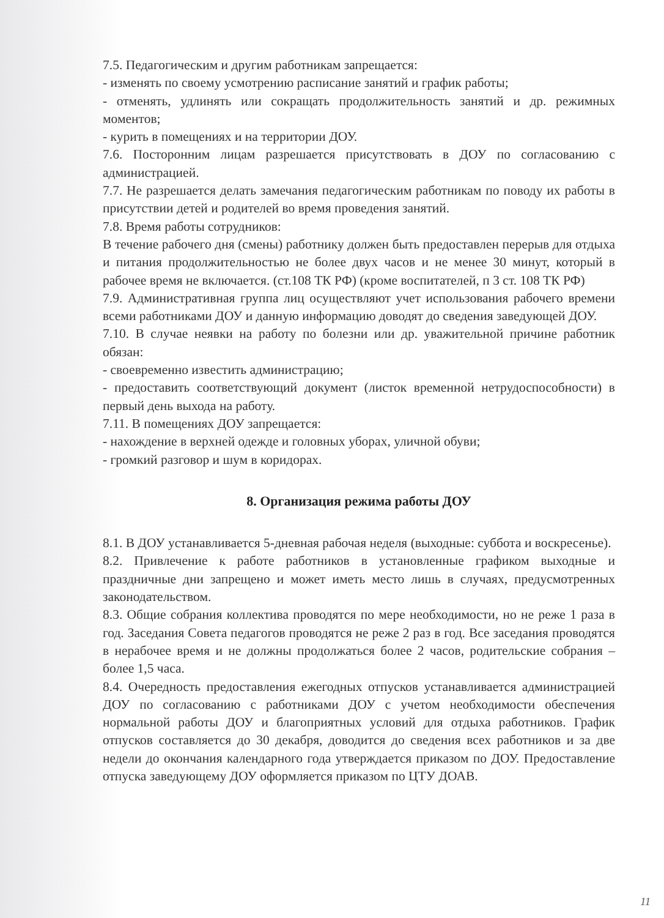7.5. Педагогическим и другим работникам запрещается:
- изменять по своему усмотрению расписание занятий и график работы;
- отменять, удлинять или сокращать продолжительность занятий и др. режимных моментов;
- курить в помещениях и на территории ДОУ.
7.6. Посторонним лицам разрешается присутствовать в ДОУ по согласованию с администрацией.
7.7. Не разрешается делать замечания педагогическим работникам по поводу их работы в присутствии детей и родителей во время проведения занятий.
7.8. Время работы сотрудников:
В течение рабочего дня (смены) работнику должен быть предоставлен перерыв для отдыха и питания продолжительностью не более двух часов и не менее 30 минут, который в рабочее время не включается. (ст.108 ТК РФ) (кроме воспитателей, п 3 ст. 108 ТК РФ)
7.9. Административная группа лиц осуществляют учет использования рабочего времени всеми работниками ДОУ и данную информацию доводят до сведения заведующей ДОУ.
7.10. В случае неявки на работу по болезни или др. уважительной причине работник обязан:
- своевременно известить администрацию;
- предоставить соответствующий документ (листок временной нетрудоспособности) в первый день выхода на работу.
7.11. В помещениях ДОУ запрещается:
- нахождение в верхней одежде и головных уборах, уличной обуви;
- громкий разговор и шум в коридорах.
8. Организация режима работы ДОУ
8.1. В ДОУ устанавливается 5-дневная рабочая неделя (выходные: суббота и воскресенье).
8.2. Привлечение к работе работников в установленные графиком выходные и праздничные дни запрещено и может иметь место лишь в случаях, предусмотренных законодательством.
8.3. Общие собрания коллектива проводятся по мере необходимости, но не реже 1 раза в год. Заседания Совета педагогов проводятся не реже 2 раз в год. Все заседания проводятся в нерабочее время и не должны продолжаться более 2 часов, родительские собрания – более 1,5 часа.
8.4. Очередность предоставления ежегодных отпусков устанавливается администрацией ДОУ по согласованию с работниками ДОУ с учетом необходимости обеспечения нормальной работы ДОУ и благоприятных условий для отдыха работников. График отпусков составляется до 30 декабря, доводится до сведения всех работников и за две недели до окончания календарного года утверждается приказом по ДОУ. Предоставление отпуска заведующему ДОУ оформляется приказом по ЦТУ ДОАВ.
11